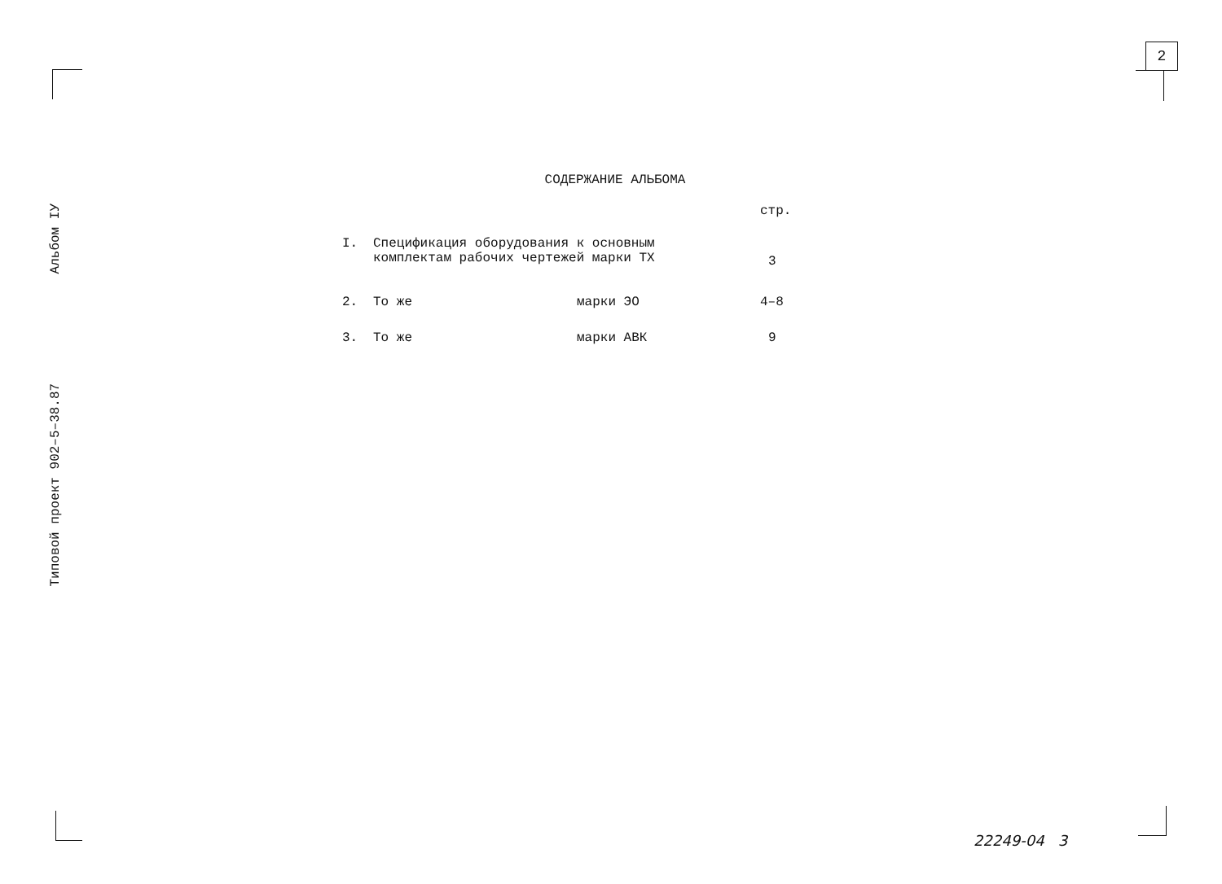2
Типовой проект 902–5–38.87 Альбом IУ
СОДЕРЖАНИЕ АЛЬБОМА
| | | | стр. |
| I. | Спецификация оборудования к основным комплектам рабочих чертежей марки ТХ | | 3 |
| 2. | То же | марки ЭО | 4–8 |
| 3. | То же | марки АВК | 9 |
22249-04 3